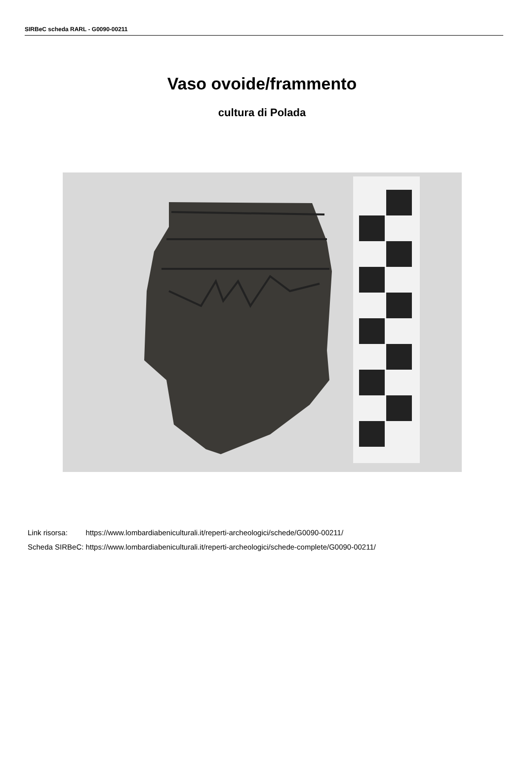SIRBeC scheda RARL - G0090-00211
Vaso ovoide/frammento
cultura di Polada
| Link risorsa: | https://www.lombardiabeniculturali.it/reperti-archeologici/schede/G0090-00211/ |
| Scheda SIRBeC: | https://www.lombardiabeniculturali.it/reperti-archeologici/schede-complete/G0090-00211/ |